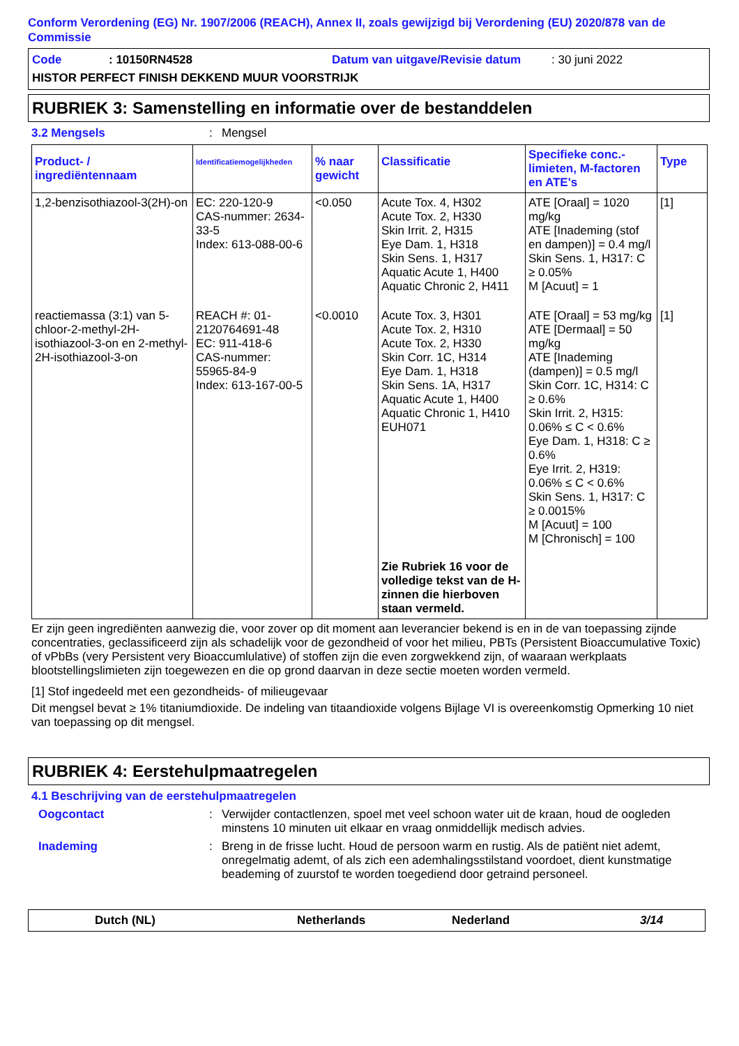Conform Verordening (EG) Nr. 1907/2006 (REACH), Annex II, zoals gewijzigd bij Verordening (EU) 2020/878 van de Commissie
Code: 10150RN4528 Datum van uitgave/Revisie datum: 30 juni 2022
HISTOR PERFECT FINISH DEKKEND MUUR VOORSTRIJK
RUBRIEK 3: Samenstelling en informatie over de bestanddelen
3.2 Mengsels: Mengsel
| Product- / ingrediëntennaam | Identificatiemogelijkheden | % naar gewicht | Classificatie | Specifieke conc.-limieten, M-factoren en ATE's | Type |
| --- | --- | --- | --- | --- | --- |
| 1,2-benzisothiazool-3(2H)-on | EC: 220-120-9 CAS-nummer: 2634-33-5 Index: 613-088-00-6 | <0.050 | Acute Tox. 4, H302 Acute Tox. 2, H330 Skin Irrit. 2, H315 Eye Dam. 1, H318 Skin Sens. 1, H317 Aquatic Acute 1, H400 Aquatic Chronic 2, H411 | ATE [Oraal] = 1020 mg/kg ATE [Inademing (stof en dampen)] = 0.4 mg/l Skin Sens. 1, H317: C ≥ 0.05% M [Acuut] = 1 | [1] |
| reactiemassa (3:1) van 5-chloor-2-methyl-2H-isothiazool-3-on en 2-methyl-2H-isothiazool-3-on | REACH #: 01-2120764691-48 EC: 911-418-6 CAS-nummer: 55965-84-9 Index: 613-167-00-5 | <0.0010 | Acute Tox. 3, H301 Acute Tox. 2, H310 Acute Tox. 2, H330 Skin Corr. 1C, H314 Eye Dam. 1, H318 Skin Sens. 1A, H317 Aquatic Acute 1, H400 Aquatic Chronic 1, H410 EUH071 Zie Rubriek 16 voor de volledige tekst van de H-zinnen die hierboven staan vermeld. | ATE [Oraal] = 53 mg/kg ATE [Dermaal] = 50 mg/kg ATE [Inademing (dampen)] = 0.5 mg/l Skin Corr. 1C, H314: C ≥ 0.6% Skin Irrit. 2, H315: 0.06% ≤ C < 0.6% Eye Dam. 1, H318: C ≥ 0.6% Eye Irrit. 2, H319: 0.06% ≤ C < 0.6% Skin Sens. 1, H317: C ≥ 0.0015% M [Acuut] = 100 M [Chronisch] = 100 | [1] |
Er zijn geen ingrediënten aanwezig die, voor zover op dit moment aan leverancier bekend is en in de van toepassing zijnde concentraties, geclassificeerd zijn als schadelijk voor de gezondheid of voor het milieu, PBTs (Persistent Bioaccumulative Toxic) of vPbBs (very Persistent very Bioaccumlulative) of stoffen zijn die even zorgwekkend zijn, of waaraan werkplaats blootstellingslimieten zijn toegewezen en die op grond daarvan in deze sectie moeten worden vermeld.
[1] Stof ingedeeld met een gezondheids- of milieugevaar
Dit mengsel bevat ≥ 1% titaniumdioxide. De indeling van titaandioxide volgens Bijlage VI is overeenkomstig Opmerking 10 niet van toepassing op dit mengsel.
RUBRIEK 4: Eerstehulpmaatregelen
4.1 Beschrijving van de eerstehulpmaatregelen
Oogcontact: Verwijder contactlenzen, spoel met veel schoon water uit de kraan, houd de oogleden minstens 10 minuten uit elkaar en vraag onmiddellijk medisch advies.
Inademing: Breng in de frisse lucht. Houd de persoon warm en rustig. Als de patiënt niet ademt, onregelmatig ademt, of als zich een ademhalingsstilstand voordoet, dient kunstmatige beademing of zuurstof te worden toegediend door getraind personeel.
Dutch (NL) Netherlands Nederland 3/14